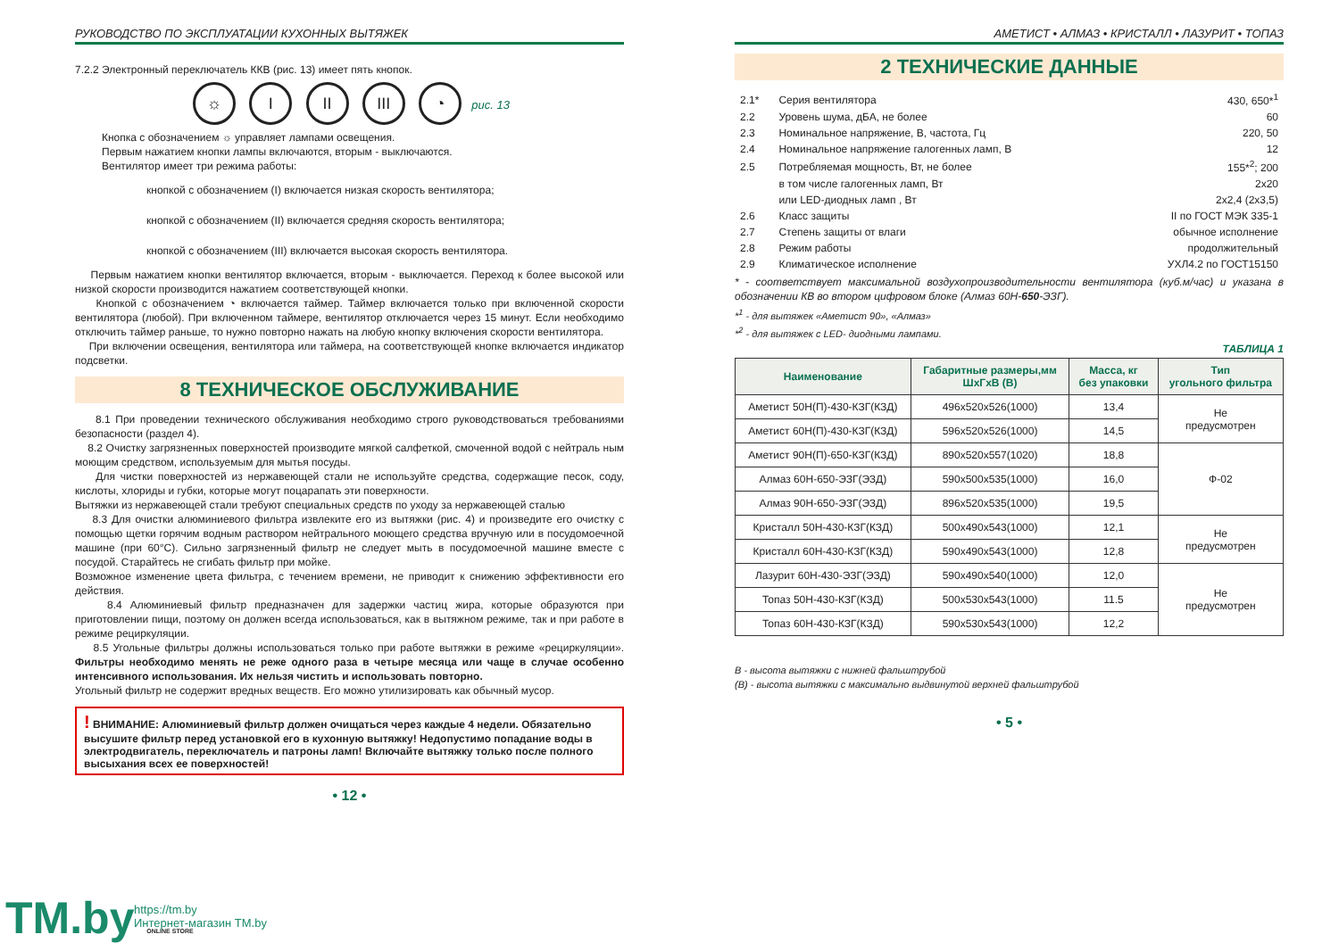РУКОВОДСТВО ПО ЭКСПЛУАТАЦИИ КУХОННЫХ ВЫТЯЖЕК
7.2.2 Электронный переключатель ККВ (рис. 13) имеет пять кнопок.
☼ I II III ◔ рис. 13
Кнопка с обозначением ☼ управляет лампами освещения.
Первым нажатием кнопки лампы включаются, вторым - выключаются.
Вентилятор имеет три режима работы:
кнопкой с обозначением (I) включается низкая скорость вентилятора;
кнопкой с обозначением (II) включается средняя скорость вентилятора;
кнопкой с обозначением (III) включается высокая скорость вентилятора.
Первым нажатием кнопки вентилятор включается, вторым - выключается. Переход к более высокой или низкой скорости производится нажатием соответствующей кнопки.
Кнопкой с обозначением ◔ включается таймер. Таймер включается только при включенной скорости вентилятора (любой). При включенном таймере, вентилятор отключается через 15 минут. Если необходимо отключить таймер раньше, то нужно повторно нажать на любую кнопку включения скорости вентилятора.
При включении освещения, вентилятора или таймера, на соответствующей кнопке включается индикатор подсветки.
8 ТЕХНИЧЕСКОЕ ОБСЛУЖИВАНИЕ
8.1 При проведении технического обслуживания необходимо строго руководствоваться требованиями безопасности (раздел 4).
8.2 Очистку загрязненных поверхностей производите мягкой салфеткой, смоченной водой с нейтраль ным моющим средством, используемым для мытья посуды.
Для чистки поверхностей из нержавеющей стали не используйте средства, содержащие песок, соду, кислоты, хлориды и губки, которые могут поцарапать эти поверхности.
Вытяжки из нержавеющей стали требуют специальных средств по уходу за нержавеющей сталью
8.3 Для очистки алюминиевого фильтра извлеките его из вытяжки (рис. 4) и произведите его очистку с помощью щетки горячим водным раствором нейтрального моющего средства вручную или в посудомоечной машине (при 60°С). Сильно загрязненный фильтр не следует мыть в посудомоечной машине вместе с посудой. Старайтесь не сгибать фильтр при мойке.
Возможное изменение цвета фильтра, с течением времени, не приводит к снижению эффективности его действия.
8.4 Алюминиевый фильтр предназначен для задержки частиц жира, которые образуются при приготовлении пищи, поэтому он должен всегда использоваться, как в вытяжном режиме, так и при работе в режиме рециркуляции.
8.5 Угольные фильтры должны использоваться только при работе вытяжки в режиме «рециркуляции». Фильтры необходимо менять не реже одного раза в четыре месяца или чаще в случае особенно интенсивного использования. Их нельзя чистить и использовать повторно.
Угольный фильтр не содержит вредных веществ. Его можно утилизировать как обычный мусор.
! ВНИМАНИЕ: Алюминиевый фильтр должен очищаться через каждые 4 недели. Обязательно высушите фильтр перед установкой его в кухонную вытяжку! Недопустимо попадание воды в электродвигатель, переключатель и патроны ламп! Включайте вытяжку только после полного высыхания всех ее поверхностей!
• 12 •
АМЕТИСТ • АЛМАЗ • КРИСТАЛЛ • ЛАЗУРИТ • ТОПАЗ
2 ТЕХНИЧЕСКИЕ ДАННЫЕ
| 2.1* | Серия вентилятора | 430, 650*<sup>1</sup> |
| 2.2 | Уровень шума, дБА, не более | 60 |
| 2.3 | Номинальное напряжение, В, частота, Гц | 220, 50 |
| 2.4 | Номинальное напряжение галогенных ламп, В | 12 |
| 2.5 | Потребляемая мощность, Вт, не более | 155*<sup>2</sup>; 200 |
| | в том числе галогенных ламп, Вт | 2х20 |
| | или LED-диодных ламп , Вт | 2х2,4 (2х3,5) |
| 2.6 | Класс защиты | II по ГОСТ МЭК 335-1 |
| 2.7 | Степень защиты от влаги | обычное исполнение |
| 2.8 | Режим работы | продолжительный |
| 2.9 | Климатическое исполнение | УХЛ4.2 по ГОСТ15150 |
* - соответствует максимальной воздухопроизводительности вентилятора (куб.м/час) и указана в обозначении КВ во втором цифровом блоке (Алмаз 60Н-650-ЭЗГ).
*<sup>1</sup> - для вытяжек «Аметист 90», «Алмаз»
*<sup>2</sup> - для вытяжек с LED- диодными лампами.
ТАБЛИЦА 1
| Наименование | Габаритные размеры,мм ШхГхВ (В) | Масса, кг без упаковки | Тип угольного фильтра |
| --- | --- | --- | --- |
| Аметист 50Н(П)-430-КЗГ(КЗД) | 496х520х526(1000) | 13,4 | Не предусмотрен |
| Аметист 60Н(П)-430-КЗГ(КЗД) | 596х520х526(1000) | 14,5 | |
| Аметист 90Н(П)-650-КЗГ(КЗД) | 890х520х557(1020) | 18,8 | Ф-02 |
| Алмаз 60Н-650-ЭЗГ(ЭЗД) | 590х500х535(1000) | 16,0 | |
| Алмаз 90Н-650-ЭЗГ(ЭЗД) | 896х520х535(1000) | 19,5 | |
| Кристалл 50Н-430-КЗГ(КЗД) | 500х490х543(1000) | 12,1 | Не предусмотрен |
| Кристалл 60Н-430-КЗГ(КЗД) | 590х490х543(1000) | 12,8 | |
| Лазурит 60Н-430-ЭЗГ(ЭЗД) | 590х490х540(1000) | 12,0 | Не предусмотрен |
| Топаз 50Н-430-КЗГ(КЗД) | 500х530х543(1000) | 11.5 | |
| Топаз 60Н-430-КЗГ(КЗД) | 590х530х543(1000) | 12,2 | |
В - высота вытяжки с нижней фальштрубой
(В) - высота вытяжки с максимально выдвинутой верхней фальштрубой
• 5 •
TM.by ONLINE STORE
https://tm.by
Интернет-магазин TM.by